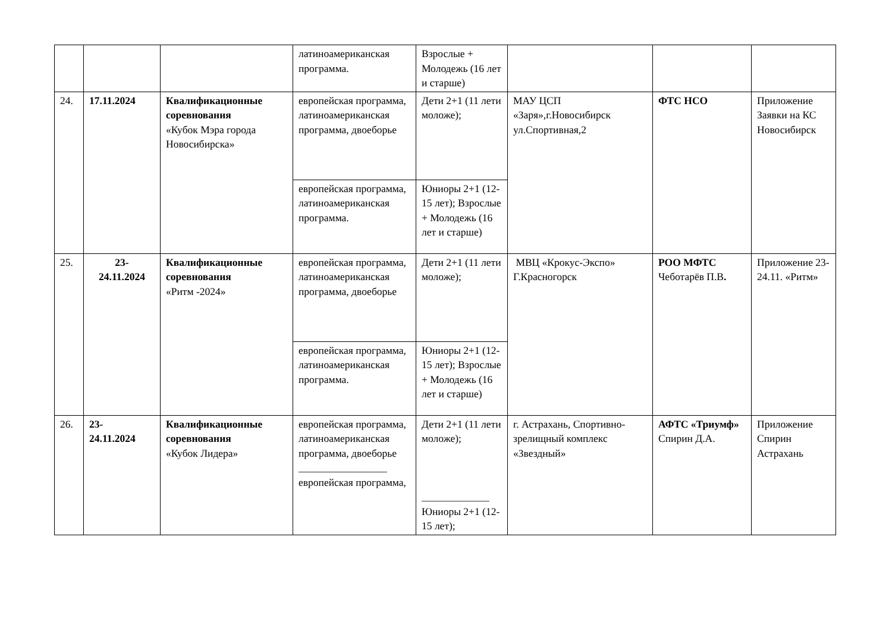| | | | латиноамериканская программа. | Взрослые + Молодежь (16 лет и старше) | | | |
| 24. | 17.11.2024 | Квалификационные соревнования «Кубок Мэра города Новосибирска» | европейская программа, латиноамериканская программа, двоеборье | Дети 2+1 (11 лети моложе); | МАУ ЦСП «Заря»,г.Новосибирск ул.Спортивная,2 | ФТС НСО | Приложение Заявки на КС Новосибирск |
| | | | европейская программа, латиноамериканская программа. | Юниоры 2+1 (12-15 лет); Взрослые + Молодежь (16 лет и старше) | | | |
| 25. | 23- 24.11.2024 | Квалификационные соревнования «Ритм -2024» | европейская программа, латиноамериканская программа, двоеборье | Дети 2+1 (11 лети моложе); | МВЦ «Крокус-Экспо» Г.Красногорск | РОО МФТС Чеботарёв П.В . | Приложение 23-24.11. «Ритм» |
| | | | европейская программа, латиноамериканская программа. | Юниоры 2+1 (12-15 лет); Взрослые + Молодежь (16 лет и старше) | | | |
| 26. | 23- 24.11.2024 | Квалификационные соревнования «Кубок Лидера» | европейская программа, латиноамериканская программа, двоеборье _________________ европейская программа, | Дети 2+1 (11 лети моложе); _____________ Юниоры 2+1 (12-15 лет); | г. Астрахань, Спортивно-зрелищный комплекс «Звездный» | АФТС «Триумф» Спирин Д.А. | Приложение Спирин Астрахань |